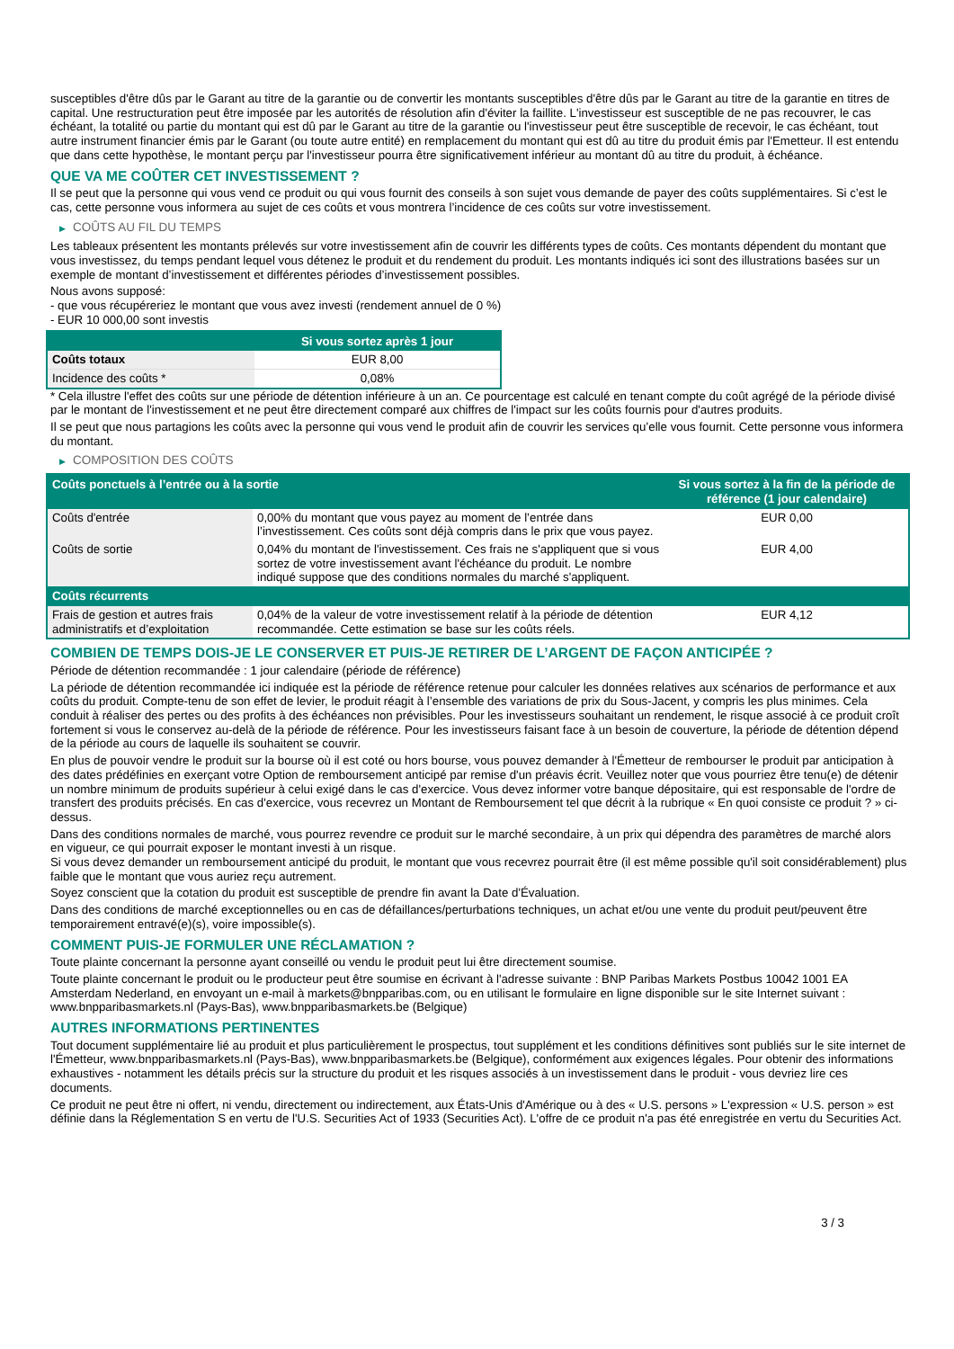susceptibles d'être dûs par le Garant au titre de la garantie ou de convertir les montants susceptibles d'être dûs par le Garant au titre de la garantie en titres de capital. Une restructuration peut être imposée par les autorités de résolution afin d'éviter la faillite. L'investisseur est susceptible de ne pas recouvrer, le cas échéant, la totalité ou partie du montant qui est dû par le Garant au titre de la garantie ou l'investisseur peut être susceptible de recevoir, le cas échéant, tout autre instrument financier émis par le Garant (ou toute autre entité) en remplacement du montant qui est dû au titre du produit émis par l'Emetteur. Il est entendu que dans cette hypothèse, le montant perçu par l'investisseur pourra être significativement inférieur au montant dû au titre du produit, à échéance.
QUE VA ME COÛTER CET INVESTISSEMENT ?
Il se peut que la personne qui vous vend ce produit ou qui vous fournit des conseils à son sujet vous demande de payer des coûts supplémentaires. Si c’est le cas, cette personne vous informera au sujet de ces coûts et vous montrera l’incidence de ces coûts sur votre investissement.
▶ COÛTS AU FIL DU TEMPS
Les tableaux présentent les montants prélevés sur votre investissement afin de couvrir les différents types de coûts. Ces montants dépendent du montant que vous investissez, du temps pendant lequel vous détenez le produit et du rendement du produit. Les montants indiqués ici sont des illustrations basées sur un exemple de montant d’investissement et différentes périodes d’investissement possibles.
Nous avons supposé:
- que vous récupéreriez le montant que vous avez investi (rendement annuel de 0 %)
- EUR 10 000,00 sont investis
| | Si vous sortez après 1 jour |
| --- | --- |
| Coûts totaux | EUR 8,00 |
| Incidence des coûts * | 0,08% |
* Cela illustre l'effet des coûts sur une période de détention inférieure à un an. Ce pourcentage est calculé en tenant compte du coût agrégé de la période divisé par le montant de l'investissement et ne peut être directement comparé aux chiffres de l'impact sur les coûts fournis pour d'autres produits.
Il se peut que nous partagions les coûts avec la personne qui vous vend le produit afin de couvrir les services qu’elle vous fournit. Cette personne vous informera du montant.
▶ COMPOSITION DES COÛTS
| Coûts ponctuels à l’entrée ou à la sortie | | Si vous sortez à la fin de la période de référence (1 jour calendaire) |
| --- | --- | --- |
| Coûts d'entrée | 0,00% du montant que vous payez au moment de l’entrée dans l’investissement. Ces coûts sont déjà compris dans le prix que vous payez. | EUR 0,00 |
| Coûts de sortie | 0,04% du montant de l'investissement. Ces frais ne s'appliquent que si vous sortez de votre investissement avant l'échéance du produit. Le nombre indiqué suppose que des conditions normales du marché s'appliquent. | EUR 4,00 |
| Coûts récurrents | | |
| Frais de gestion et autres frais administratifs et d’exploitation | 0,04% de la valeur de votre investissement relatif à la période de détention recommandée. Cette estimation se base sur les coûts réels. | EUR 4,12 |
COMBIEN DE TEMPS DOIS-JE LE CONSERVER ET PUIS-JE RETIRER DE L’ARGENT DE FAÇON ANTICIPÉE ?
Période de détention recommandée : 1 jour calendaire (période de référence)
La période de détention recommandée ici indiquée est la période de référence retenue pour calculer les données relatives aux scénarios de performance et aux coûts du produit. Compte-tenu de son effet de levier, le produit réagit à l’ensemble des variations de prix du Sous-Jacent, y compris les plus minimes. Cela conduit à réaliser des pertes ou des profits à des échéances non prévisibles. Pour les investisseurs souhaitant un rendement, le risque associé à ce produit croît fortement si vous le conservez au-delà de la période de référence. Pour les investisseurs faisant face à un besoin de couverture, la période de détention dépend de la période au cours de laquelle ils souhaitent se couvrir.
En plus de pouvoir vendre le produit sur la bourse où il est coté ou hors bourse, vous pouvez demander à l'Émetteur de rembourser le produit par anticipation à des dates prédéfinies en exerçant votre Option de remboursement anticipé par remise d'un préavis écrit. Veuillez noter que vous pourriez être tenu(e) de détenir un nombre minimum de produits supérieur à celui exigé dans le cas d'exercice. Vous devez informer votre banque dépositaire, qui est responsable de l'ordre de transfert des produits précisés. En cas d'exercice, vous recevrez un Montant de Remboursement tel que décrit à la rubrique « En quoi consiste ce produit ? » ci-dessus.
Dans des conditions normales de marché, vous pourrez revendre ce produit sur le marché secondaire, à un prix qui dépendra des paramètres de marché alors en vigueur, ce qui pourrait exposer le montant investi à un risque.
Si vous devez demander un remboursement anticipé du produit, le montant que vous recevrez pourrait être (il est même possible qu'il soit considérablement) plus faible que le montant que vous auriez reçu autrement.
Soyez conscient que la cotation du produit est susceptible de prendre fin avant la Date d'Évaluation.
Dans des conditions de marché exceptionnelles ou en cas de défaillances/perturbations techniques, un achat et/ou une vente du produit peut/peuvent être temporairement entravé(e)(s), voire impossible(s).
COMMENT PUIS-JE FORMULER UNE RÉCLAMATION ?
Toute plainte concernant la personne ayant conseillé ou vendu le produit peut lui être directement soumise.
Toute plainte concernant le produit ou le producteur peut être soumise en écrivant à l'adresse suivante : BNP Paribas Markets Postbus 10042 1001 EA Amsterdam Nederland, en envoyant un e-mail à markets@bnpparibas.com, ou en utilisant le formulaire en ligne disponible sur le site Internet suivant : www.bnpparibasmarkets.nl (Pays-Bas), www.bnpparibasmarkets.be (Belgique)
AUTRES INFORMATIONS PERTINENTES
Tout document supplémentaire lié au produit et plus particulièrement le prospectus, tout supplément et les conditions définitives sont publiés sur le site internet de l'Émetteur, www.bnpparibasmarkets.nl (Pays-Bas), www.bnpparibasmarkets.be (Belgique), conformément aux exigences légales. Pour obtenir des informations exhaustives - notamment les détails précis sur la structure du produit et les risques associés à un investissement dans le produit - vous devriez lire ces documents.
Ce produit ne peut être ni offert, ni vendu, directement ou indirectement, aux États-Unis d'Amérique ou à des « U.S. persons » L'expression « U.S. person » est définie dans la Réglementation S en vertu de l'U.S. Securities Act of 1933 (Securities Act). L'offre de ce produit n'a pas été enregistrée en vertu du Securities Act.
3 / 3